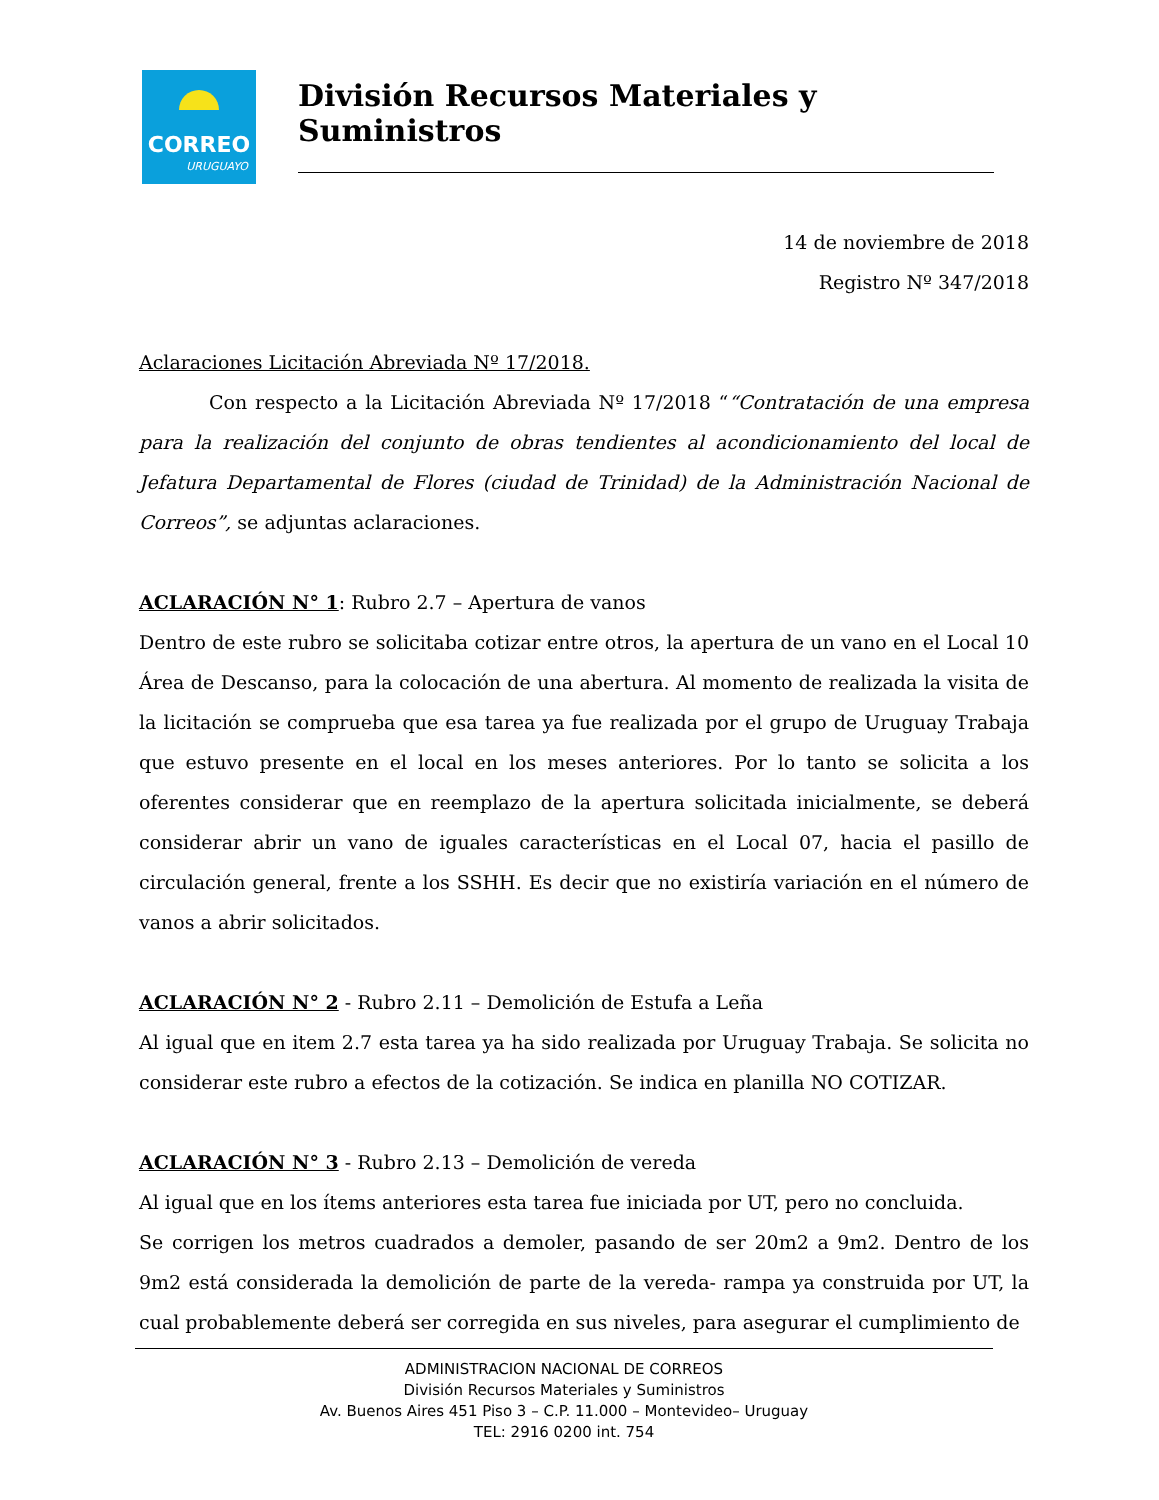CORREO
URUGUAYO
División Recursos Materiales y Suministros
14 de noviembre de 2018
Registro Nº 347/2018
Aclaraciones Licitación Abreviada Nº 17/2018.
Con respecto a la Licitación Abreviada Nº 17/2018 ““Contratación de una empresa para la realización del conjunto de obras tendientes al acondicionamiento del local de Jefatura Departamental de Flores (ciudad de Trinidad) de la Administración Nacional de Correos”, se adjuntas aclaraciones.
ACLARACIÓN N° 1: Rubro 2.7 – Apertura de vanos
Dentro de este rubro se solicitaba cotizar entre otros, la apertura de un vano en el Local 10 Área de Descanso, para la colocación de una abertura. Al momento de realizada la visita de la licitación se comprueba que esa tarea ya fue realizada por el grupo de Uruguay Trabaja que estuvo presente en el local en los meses anteriores. Por lo tanto se solicita a los oferentes considerar que en reemplazo de la apertura solicitada inicialmente, se deberá considerar abrir un vano de iguales características en el Local 07, hacia el pasillo de circulación general, frente a los SSHH. Es decir que no existiría variación en el número de vanos a abrir solicitados.
ACLARACIÓN N° 2 - Rubro 2.11 – Demolición de Estufa a Leña
Al igual que en item 2.7 esta tarea ya ha sido realizada por Uruguay Trabaja. Se solicita no considerar este rubro a efectos de la cotización. Se indica en planilla NO COTIZAR.
ACLARACIÓN N° 3 - Rubro 2.13 – Demolición de vereda
Al igual que en los ítems anteriores esta tarea fue iniciada por UT, pero no concluida.
Se corrigen los metros cuadrados a demoler, pasando de ser 20m2 a 9m2. Dentro de los 9m2 está considerada la demolición de parte de la vereda- rampa ya construida por UT, la cual probablemente deberá ser corregida en sus niveles, para asegurar el cumplimiento de
ADMINISTRACION NACIONAL DE CORREOS
División Recursos Materiales y Suministros
Av. Buenos Aires 451 Piso 3 – C.P. 11.000 – Montevideo– Uruguay
TEL: 2916 0200 int. 754